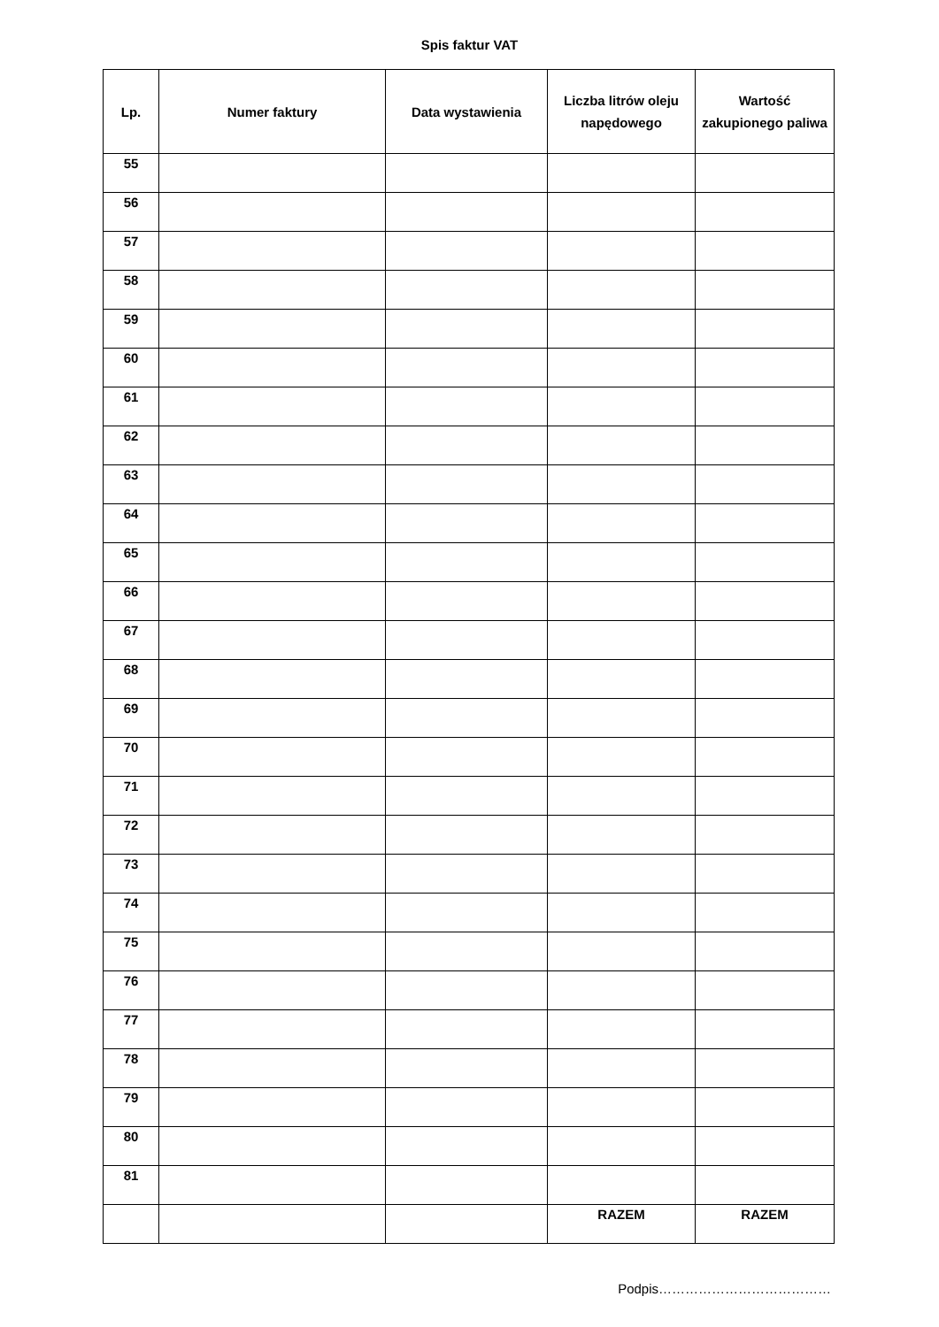Spis faktur VAT
| Lp. | Numer faktury | Data wystawienia | Liczba litrów oleju napędowego | Wartość zakupionego paliwa |
| --- | --- | --- | --- | --- |
| 55 | | | | |
| 56 | | | | |
| 57 | | | | |
| 58 | | | | |
| 59 | | | | |
| 60 | | | | |
| 61 | | | | |
| 62 | | | | |
| 63 | | | | |
| 64 | | | | |
| 65 | | | | |
| 66 | | | | |
| 67 | | | | |
| 68 | | | | |
| 69 | | | | |
| 70 | | | | |
| 71 | | | | |
| 72 | | | | |
| 73 | | | | |
| 74 | | | | |
| 75 | | | | |
| 76 | | | | |
| 77 | | | | |
| 78 | | | | |
| 79 | | | | |
| 80 | | | | |
| 81 | | | | |
| | | | RAZEM | RAZEM |
Podpis…………………………………